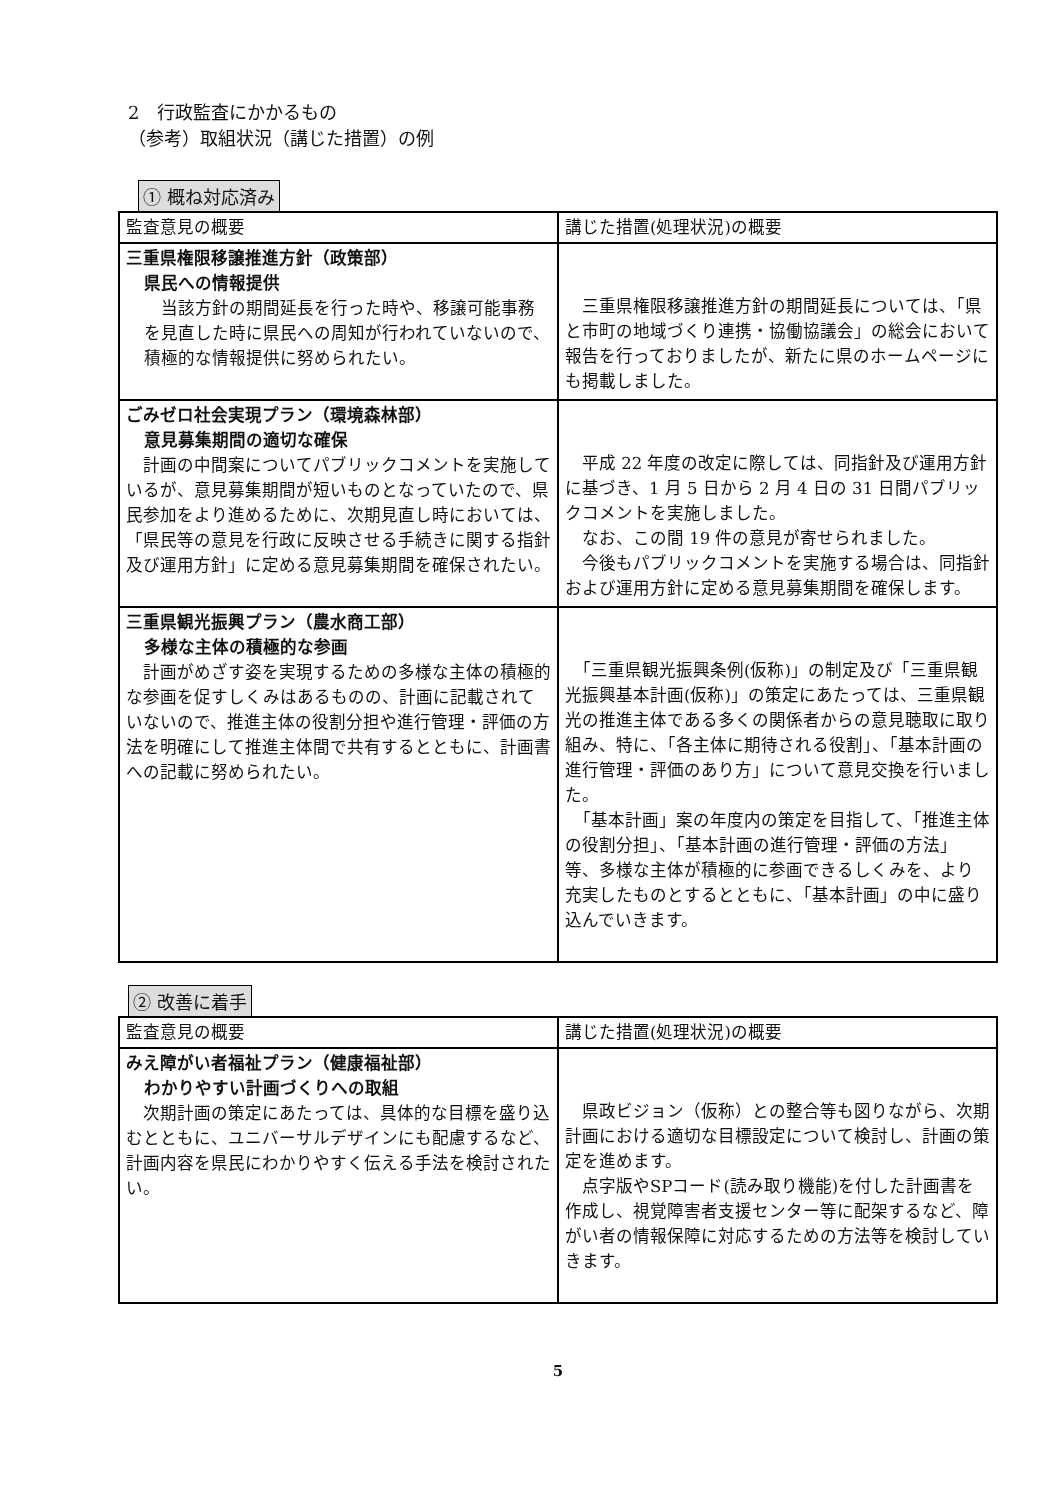2　行政監査にかかるもの
（参考）取組状況（講じた措置）の例
① 概ね対応済み
| 監査意見の概要 | 講じた措置(処理状況)の概要 |
| --- | --- |
| 三重県権限移譲推進方針（政策部） 県民への情報提供 当該方針の期間延長を行った時や、移譲可能事務を見直した時に県民への周知が行われていないので、積極的な情報提供に努められたい。 | 三重県権限移譲推進方針の期間延長については、「県と市町の地域づくり連携・協働協議会」の総会において報告を行っておりましたが、新たに県のホームページにも掲載しました。 |
| ごみゼロ社会実現プラン（環境森林部） 意見募集期間の適切な確保 計画の中間案についてパブリックコメントを実施しているが、意見募集期間が短いものとなっていたので、県民参加をより進めるために、次期見直し時においては、「県民等の意見を行政に反映させる手続きに関する指針及び運用方針」に定める意見募集期間を確保されたい。 | 平成 22 年度の改定に際しては、同指針及び運用方針に基づき、1 月 5 日から 2 月 4 日の 31 日間パブリックコメントを実施しました。 なお、この間 19 件の意見が寄せられました。 今後もパブリックコメントを実施する場合は、同指針および運用方針に定める意見募集期間を確保します。 |
| 三重県観光振興プラン（農水商工部） 多様な主体の積極的な参画 計画がめざす姿を実現するための多様な主体の積極的な参画を促すしくみはあるものの、計画に記載されていないので、推進主体の役割分担や進行管理・評価の方法を明確にして推進主体間で共有するとともに、計画書への記載に努められたい。 | 「三重県観光振興条例(仮称)」の制定及び「三重県観光振興基本計画(仮称)」の策定にあたっては、三重県観光の推進主体である多くの関係者からの意見聴取に取り組み、特に、「各主体に期待される役割」、「基本計画の進行管理・評価のあり方」について意見交換を行いました。 「基本計画」案の年度内の策定を目指して、「推進主体の役割分担」、「基本計画の進行管理・評価の方法」等、多様な主体が積極的に参画できるしくみを、より充実したものとするとともに、「基本計画」の中に盛り込んでいきます。 |
② 改善に着手
| 監査意見の概要 | 講じた措置(処理状況)の概要 |
| --- | --- |
| みえ障がい者福祉プラン（健康福祉部） わかりやすい計画づくりへの取組 次期計画の策定にあたっては、具体的な目標を盛り込むとともに、ユニバーサルデザインにも配慮するなど、計画内容を県民にわかりやすく伝える手法を検討されたい。 | 県政ビジョン（仮称）との整合等も図りながら、次期計画における適切な目標設定について検討し、計画の策定を進めます。 点字版やSPコード(読み取り機能)を付した計画書を作成し、視覚障害者支援センター等に配架するなど、障がい者の情報保障に対応するための方法等を検討していきます。 |
5